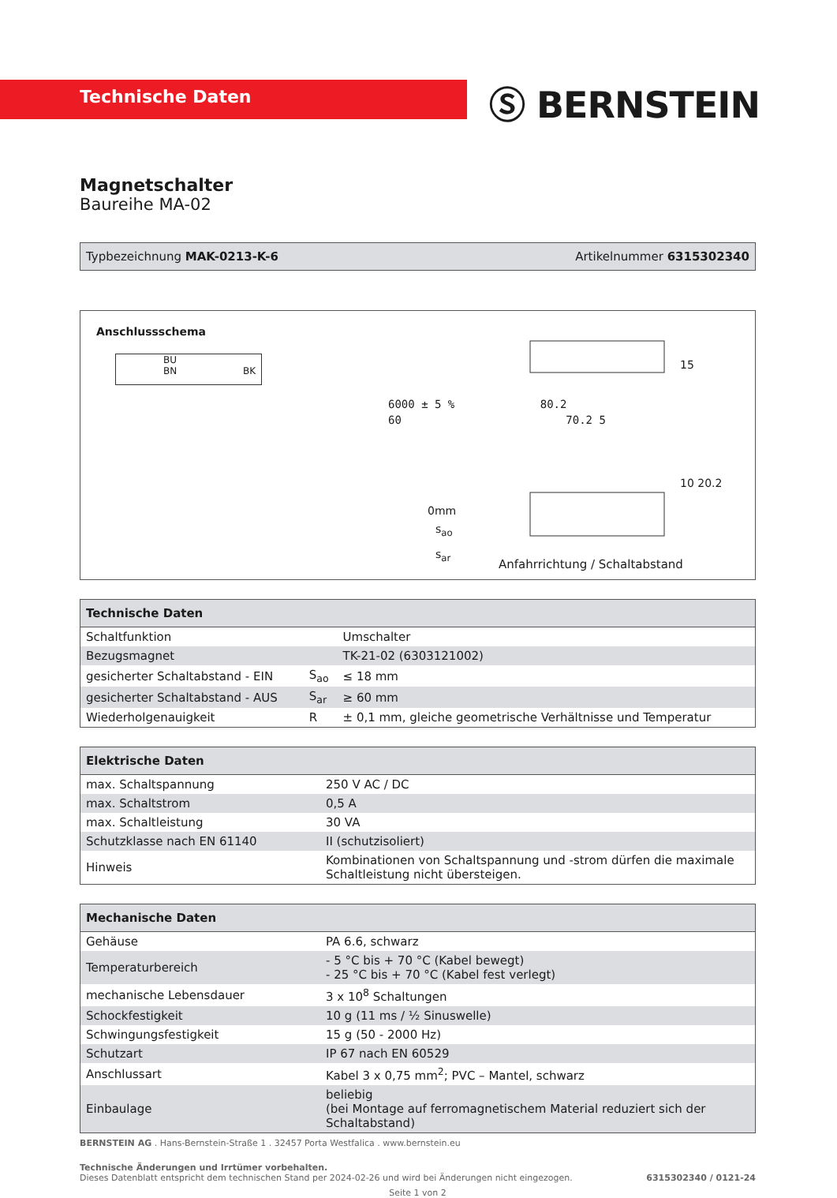Technische Daten Ⓢ BERNSTEIN
Magnetschalter
Baureihe MA-02
Typbezeichnung MAK-0213-K-6 Artikelnummer 6315302340
Anschlussschema
BU
BN BK
6000 ± 5 % 80.2
60 70.2 5
15
10 20.2
0mm
s<sub>ao</sub>
s<sub>ar</sub>
Anfahrrichtung / Schaltabstand
| Technische Daten | | |
| --- | --- | --- |
| Schaltfunktion | | Umschalter |
| Bezugsmagnet | | TK-21-02 (6303121002) |
| gesicherter Schaltabstand - EIN | S<sub>ao</sub> | ≤ 18 mm |
| gesicherter Schaltabstand - AUS | S<sub>ar</sub> | ≥ 60 mm |
| Wiederholgenauigkeit | R | ± 0,1 mm, gleiche geometrische Verhältnisse und Temperatur |
| Elektrische Daten | |
| --- | --- |
| max. Schaltspannung | 250 V AC / DC |
| max. Schaltstrom | 0,5 A |
| max. Schaltleistung | 30 VA |
| Schutzklasse nach EN 61140 | II (schutzisoliert) |
| Hinweis | Kombinationen von Schaltspannung und -strom dürfen die maximale Schaltleistung nicht übersteigen. |
| Mechanische Daten | |
| --- | --- |
| Gehäuse | PA 6.6, schwarz |
| Temperaturbereich | - 5 °C bis + 70 °C (Kabel bewegt) - 25 °C bis + 70 °C (Kabel fest verlegt) |
| mechanische Lebensdauer | 3 x 10<sup>8</sup> Schaltungen |
| Schockfestigkeit | 10 g (11 ms / ½ Sinuswelle) |
| Schwingungsfestigkeit | 15 g (50 - 2000 Hz) |
| Schutzart | IP 67 nach EN 60529 |
| Anschlussart | Kabel 3 x 0,75 mm<sup>2</sup>; PVC – Mantel, schwarz |
| Einbaulage | beliebig (bei Montage auf ferromagnetischem Material reduziert sich der Schaltabstand) |
BERNSTEIN AG . Hans-Bernstein-Straße 1 . 32457 Porta Westfalica . www.bernstein.eu
Technische Änderungen und Irrtümer vorbehalten.
Dieses Datenblatt entspricht dem technischen Stand per 2024-02-26 und wird bei Änderungen nicht eingezogen. 6315302340 / 0121-24
Seite 1 von 2